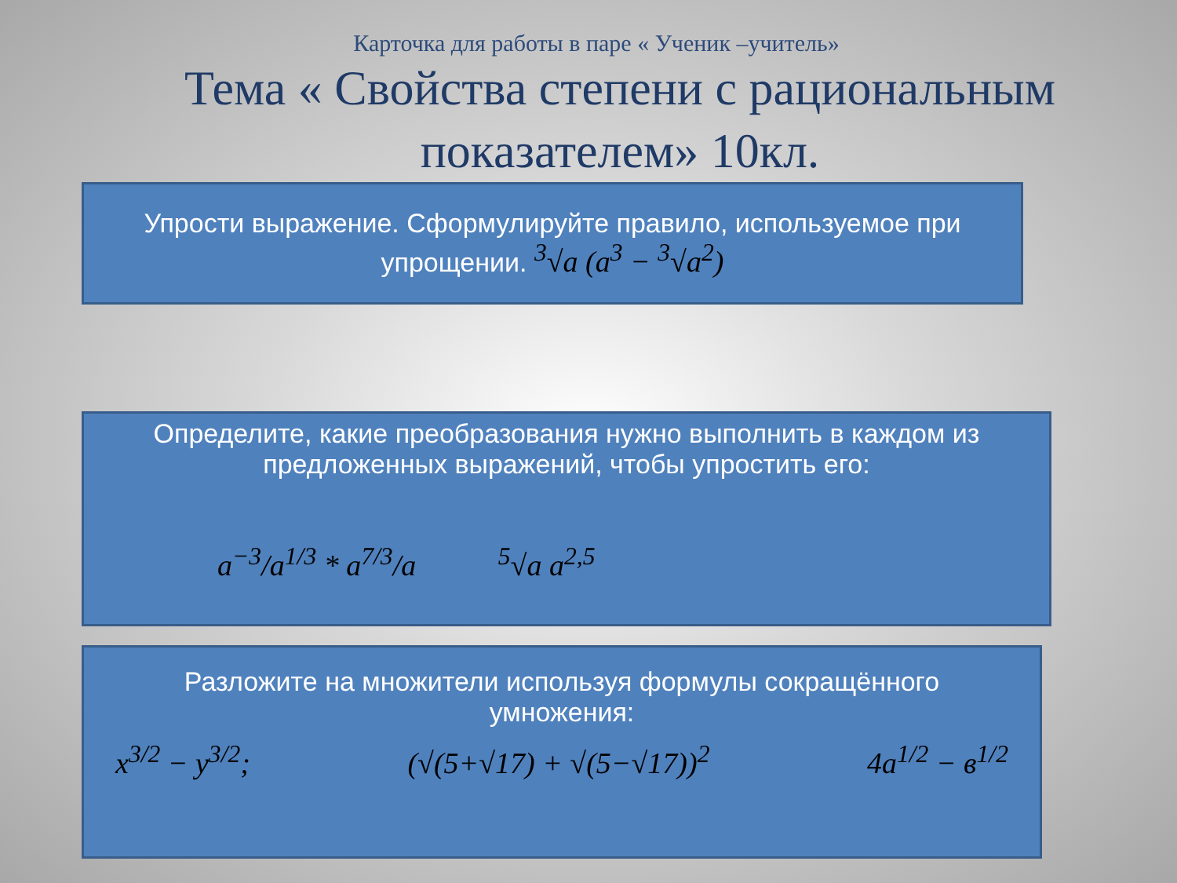Карточка для работы в паре « Ученик –учитель»
Тема « Свойства степени с рациональным показателем» 10кл.
Упрости выражение. Сформулируйте правило, используемое при упрощении. <sup>3</sup>√a (a<sup>3</sup> − <sup>3</sup>√a<sup>2</sup>)
Определите, какие преобразования нужно выполнить в каждом из предложенных выражений, чтобы упростить его:
a<sup>−3</sup>/a<sup>1/3</sup> * a<sup>7/3</sup>/a <sup>5</sup>√a a<sup>2,5</sup>
Разложите на множители используя формулы сокращённого умножения:
x<sup>3/2</sup> − y<sup>3/2</sup>; (√(5+√17) + √(5−√17))<sup>2</sup> 4a<sup>1/2</sup> − в<sup>1/2</sup>